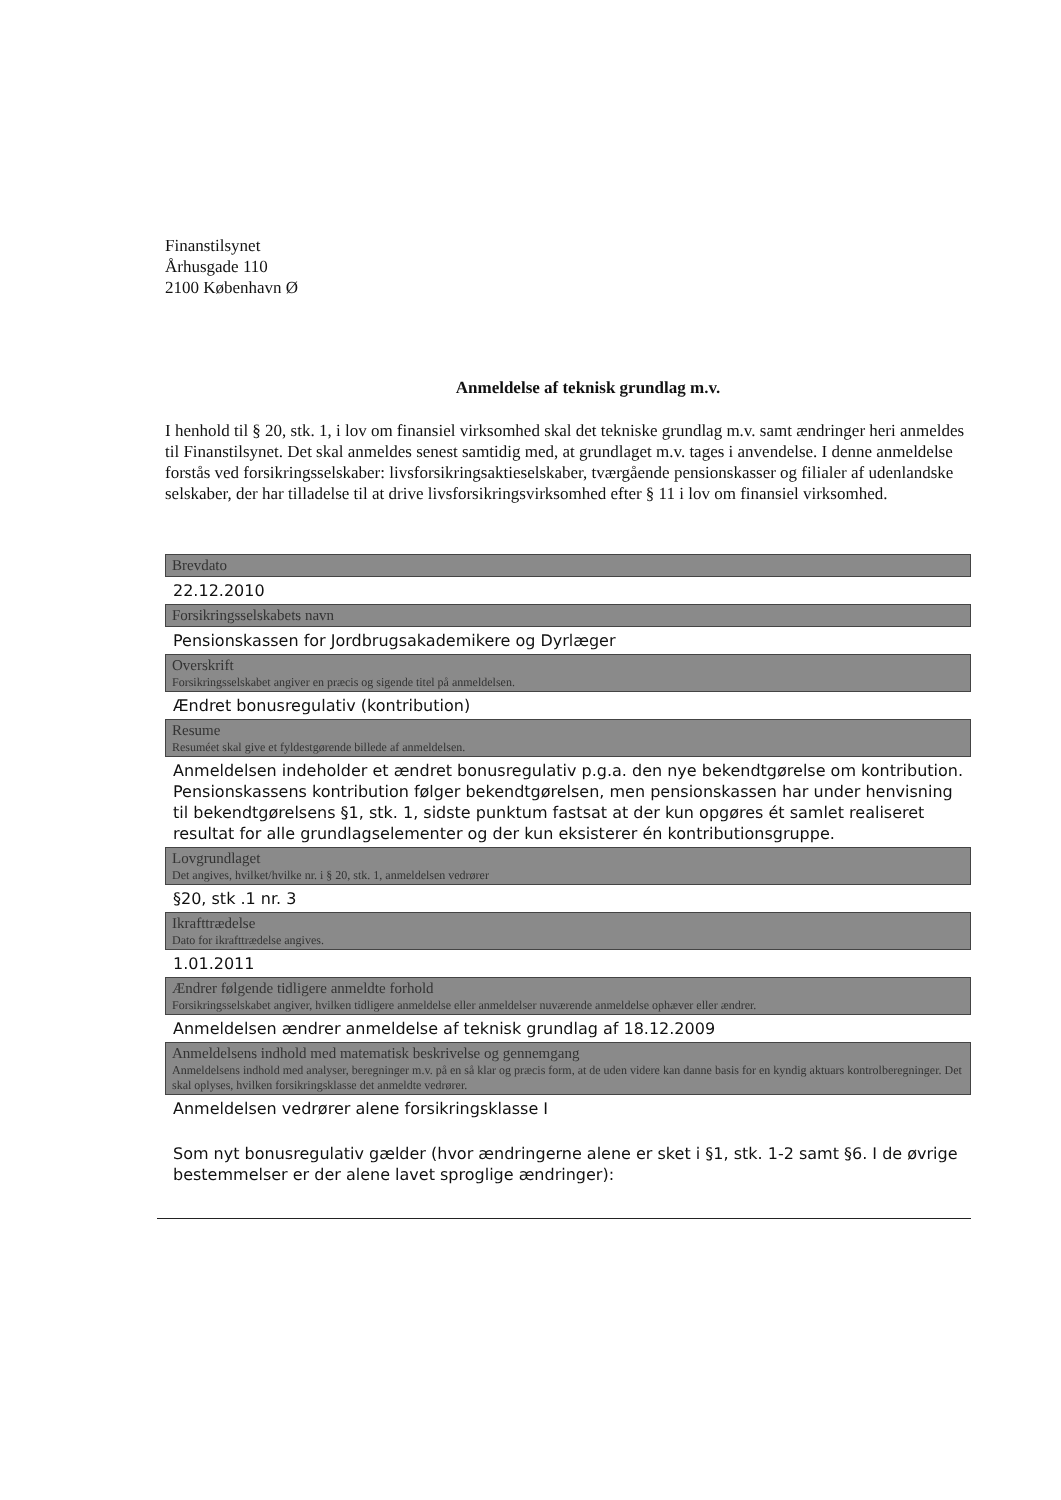Finanstilsynet
Århusgade 110
2100 København Ø
Anmeldelse af teknisk grundlag m.v.
I henhold til § 20, stk. 1, i lov om finansiel virksomhed skal det tekniske grundlag m.v. samt ændringer heri anmeldes til Finanstilsynet. Det skal anmeldes senest samtidig med, at grundlaget m.v. tages i anvendelse. I denne anmeldelse forstås ved forsikringsselskaber: livsforsikringsaktieselskaber, tværgående pensionskasser og filialer af udenlandske selskaber, der har tilladelse til at drive livsforsikringsvirksomhed efter § 11 i lov om finansiel virksomhed.
Brevdato
22.12.2010
Forsikringsselskabets navn
Pensionskassen for Jordbrugsakademikere og Dyrlæger
Overskrift
Forsikringsselskabet angiver en præcis og sigende titel på anmeldelsen.
Ændret bonusregulativ (kontribution)
Resume
Resuméet skal give et fyldestgørende billede af anmeldelsen.
Anmeldelsen indeholder et ændret bonusregulativ p.g.a. den nye bekendtgørelse om kontribution. Pensionskassens kontribution følger bekendtgørelsen, men pensionskassen har under henvisning til bekendtgørelsens §1, stk. 1, sidste punktum fastsat at der kun opgøres ét samlet realiseret resultat for alle grundlagselementer og der kun eksisterer én kontributionsgruppe.
Lovgrundlaget
Det angives, hvilket/hvilke nr. i § 20, stk. 1, anmeldelsen vedrører
§20, stk .1 nr. 3
Ikrafttrædelse
Dato for ikrafttrædelse angives.
1.01.2011
Ændrer følgende tidligere anmeldte forhold
Forsikringsselskabet angiver, hvilken tidligere anmeldelse eller anmeldelser nuværende anmeldelse ophæver eller ændrer.
Anmeldelsen ændrer anmeldelse af teknisk grundlag af 18.12.2009
Anmeldelsens indhold med matematisk beskrivelse og gennemgang
Anmeldelsens indhold med analyser, beregninger m.v. på en så klar og præcis form, at de uden videre kan danne basis for en kyndig aktuars kontrolberegninger. Det skal oplyses, hvilken forsikringsklasse det anmeldte vedrører.
Anmeldelsen vedrører alene forsikringsklasse I
Som nyt bonusregulativ gælder (hvor ændringerne alene er sket i §1, stk. 1-2 samt §6. I de øvrige bestemmelser er der alene lavet sproglige ændringer):